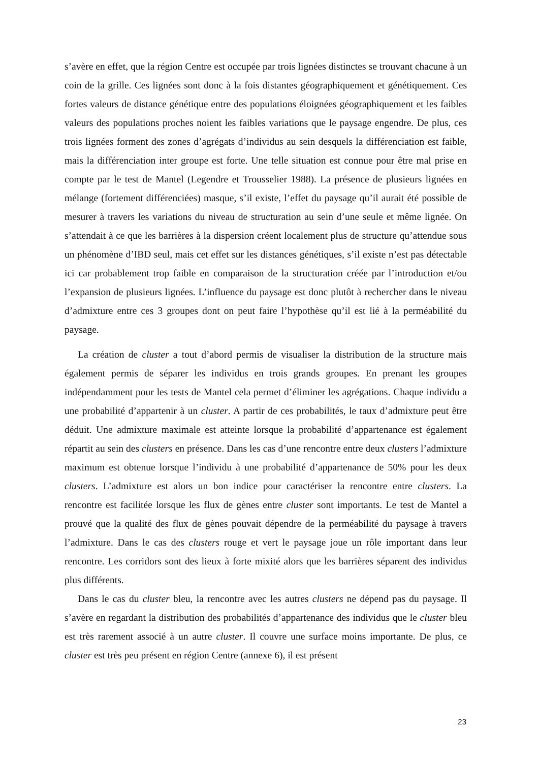s’avère en effet, que la région Centre est occupée par trois lignées distinctes se trouvant chacune à un coin de la grille. Ces lignées sont donc à la fois distantes géographiquement et génétiquement. Ces fortes valeurs de distance génétique entre des populations éloignées géographiquement et les faibles valeurs des populations proches noient les faibles variations que le paysage engendre. De plus, ces trois lignées forment des zones d’agrégats d’individus au sein desquels la différenciation est faible, mais la différenciation inter groupe est forte. Une telle situation est connue pour être mal prise en compte par le test de Mantel (Legendre et Trousselier 1988). La présence de plusieurs lignées en mélange (fortement différenciées) masque, s’il existe, l’effet du paysage qu’il aurait été possible de mesurer à travers les variations du niveau de structuration au sein d’une seule et même lignée. On s’attendait à ce que les barrières à la dispersion créent localement plus de structure qu’attendue sous un phénomène d’IBD seul, mais cet effet sur les distances génétiques, s’il existe n’est pas détectable ici car probablement trop faible en comparaison de la structuration créée par l’introduction et/ou l’expansion de plusieurs lignées. L’influence du paysage est donc plutôt à rechercher dans le niveau d’admixture entre ces 3 groupes dont on peut faire l’hypothèse qu’il est lié à la perméabilité du paysage.
La création de cluster a tout d’abord permis de visualiser la distribution de la structure mais également permis de séparer les individus en trois grands groupes. En prenant les groupes indépendamment pour les tests de Mantel cela permet d’éliminer les agrégations. Chaque individu a une probabilité d’appartenir à un cluster. A partir de ces probabilités, le taux d’admixture peut être déduit. Une admixture maximale est atteinte lorsque la probabilité d’appartenance est également répartit au sein des clusters en présence. Dans les cas d’une rencontre entre deux clusters l’admixture maximum est obtenue lorsque l’individu à une probabilité d’appartenance de 50% pour les deux clusters. L’admixture est alors un bon indice pour caractériser la rencontre entre clusters. La rencontre est facilitée lorsque les flux de gènes entre cluster sont importants. Le test de Mantel a prouvé que la qualité des flux de gènes pouvait dépendre de la perméabilité du paysage à travers l’admixture. Dans le cas des clusters rouge et vert le paysage joue un rôle important dans leur rencontre. Les corridors sont des lieux à forte mixité alors que les barrières séparent des individus plus différents.
Dans le cas du cluster bleu, la rencontre avec les autres clusters ne dépend pas du paysage. Il s’avère en regardant la distribution des probabilités d’appartenance des individus que le cluster bleu est très rarement associé à un autre cluster. Il couvre une surface moins importante. De plus, ce cluster est très peu présent en région Centre (annexe 6), il est présent
23